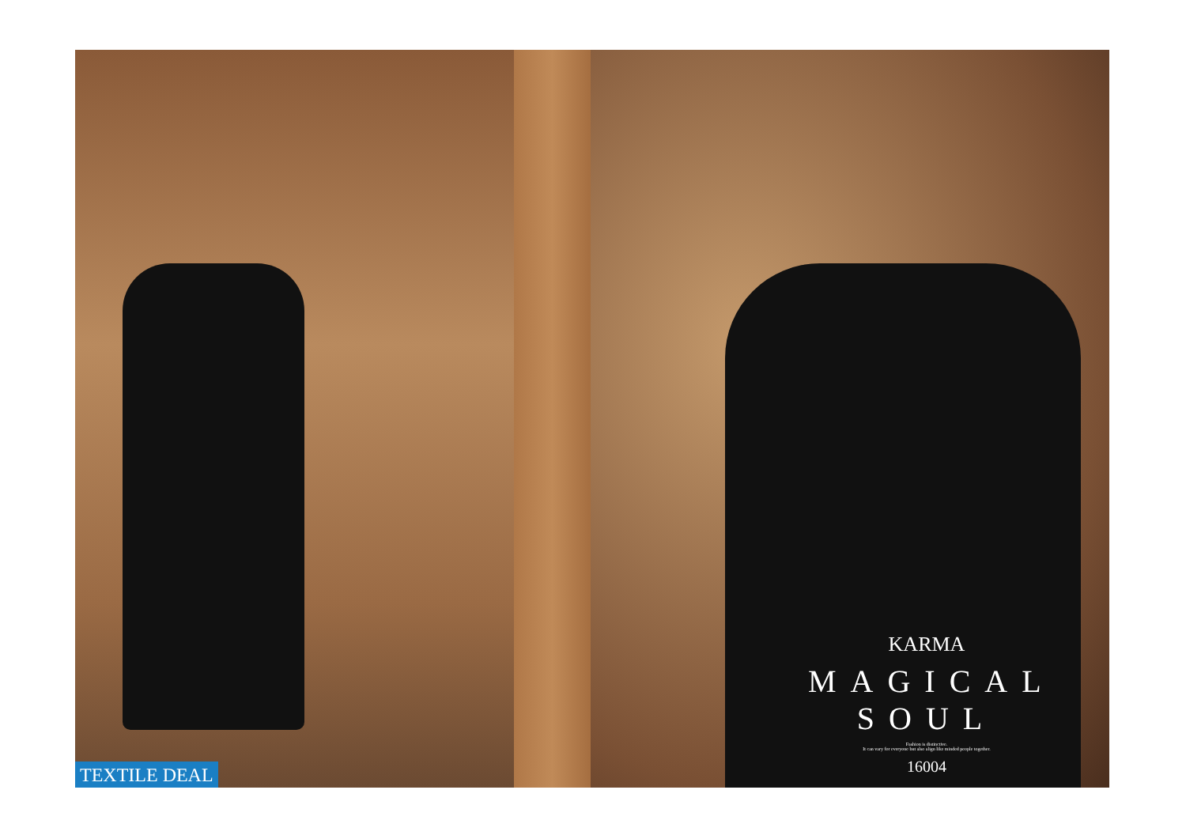TEXTILE DEAL
KARMA
MAGICAL SOUL
Fashion is distinctive.
It can vary for everyone but also align like minded people together.
16004